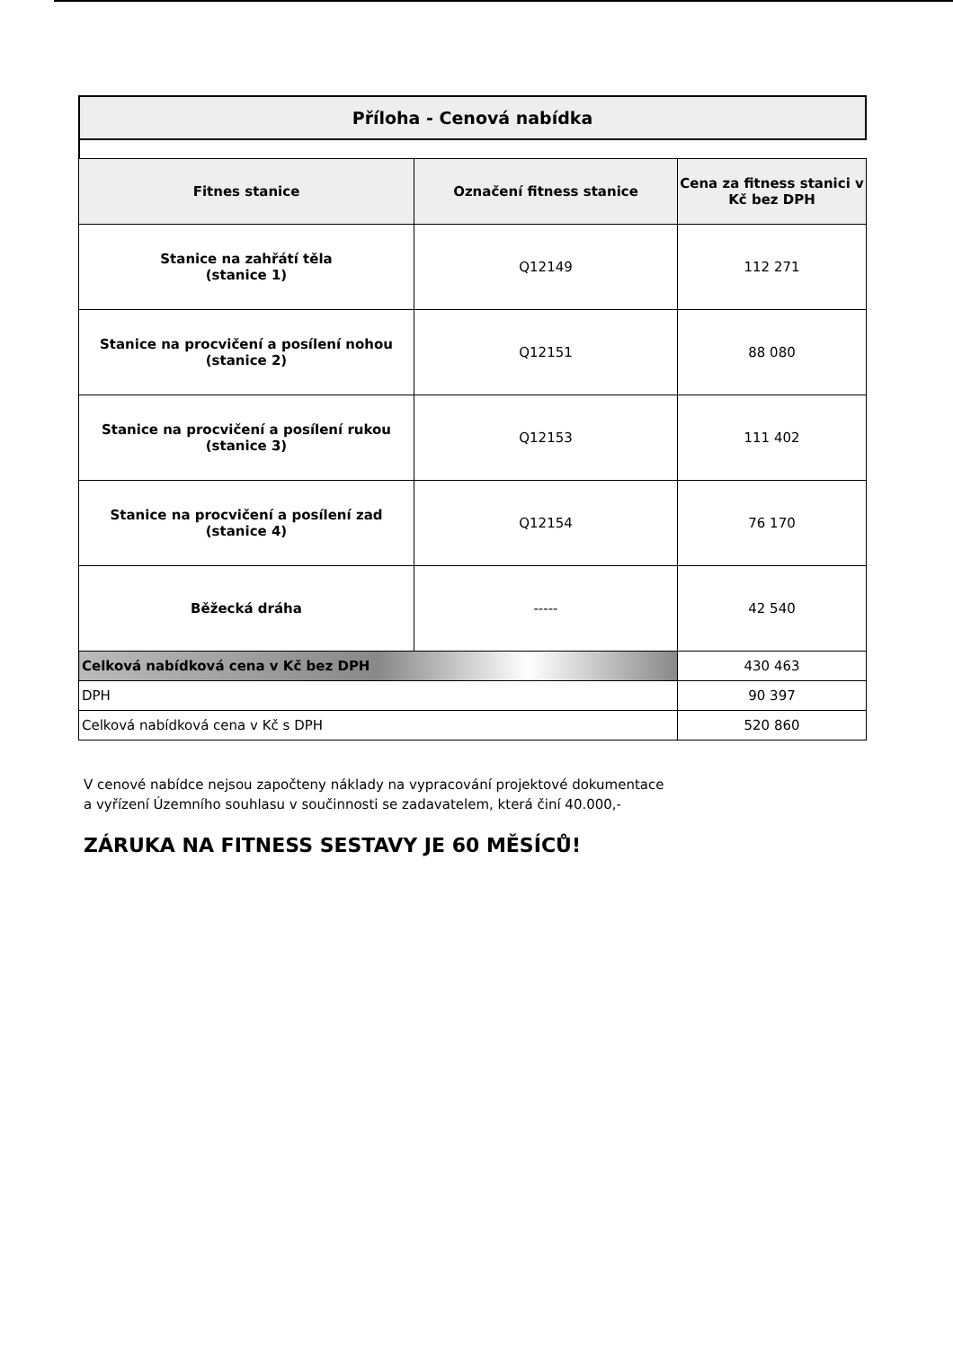Příloha - Cenová nabídka
| Fitnes stanice | Označení fitness stanice | Cena za fitness stanici v Kč bez DPH |
| --- | --- | --- |
| Stanice na zahřátí těla (stanice 1) | Q12149 | 112 271 |
| Stanice na procvičení a posílení nohou (stanice 2) | Q12151 | 88 080 |
| Stanice na procvičení a posílení rukou (stanice 3) | Q12153 | 111 402 |
| Stanice na procvičení a posílení zad (stanice 4) | Q12154 | 76 170 |
| Běžecká dráha | ----- | 42 540 |
| Celková nabídková cena v Kč bez DPH | | 430 463 |
| DPH | | 90 397 |
| Celková nabídková cena v Kč s DPH | | 520 860 |
V cenové nabídce nejsou započteny náklady na vypracování projektové dokumentace
a vyřízení Územního souhlasu v součinnosti se zadavatelem, která činí 40.000,-
ZÁRUKA NA FITNESS SESTAVY JE 60 MĚSÍCŮ!